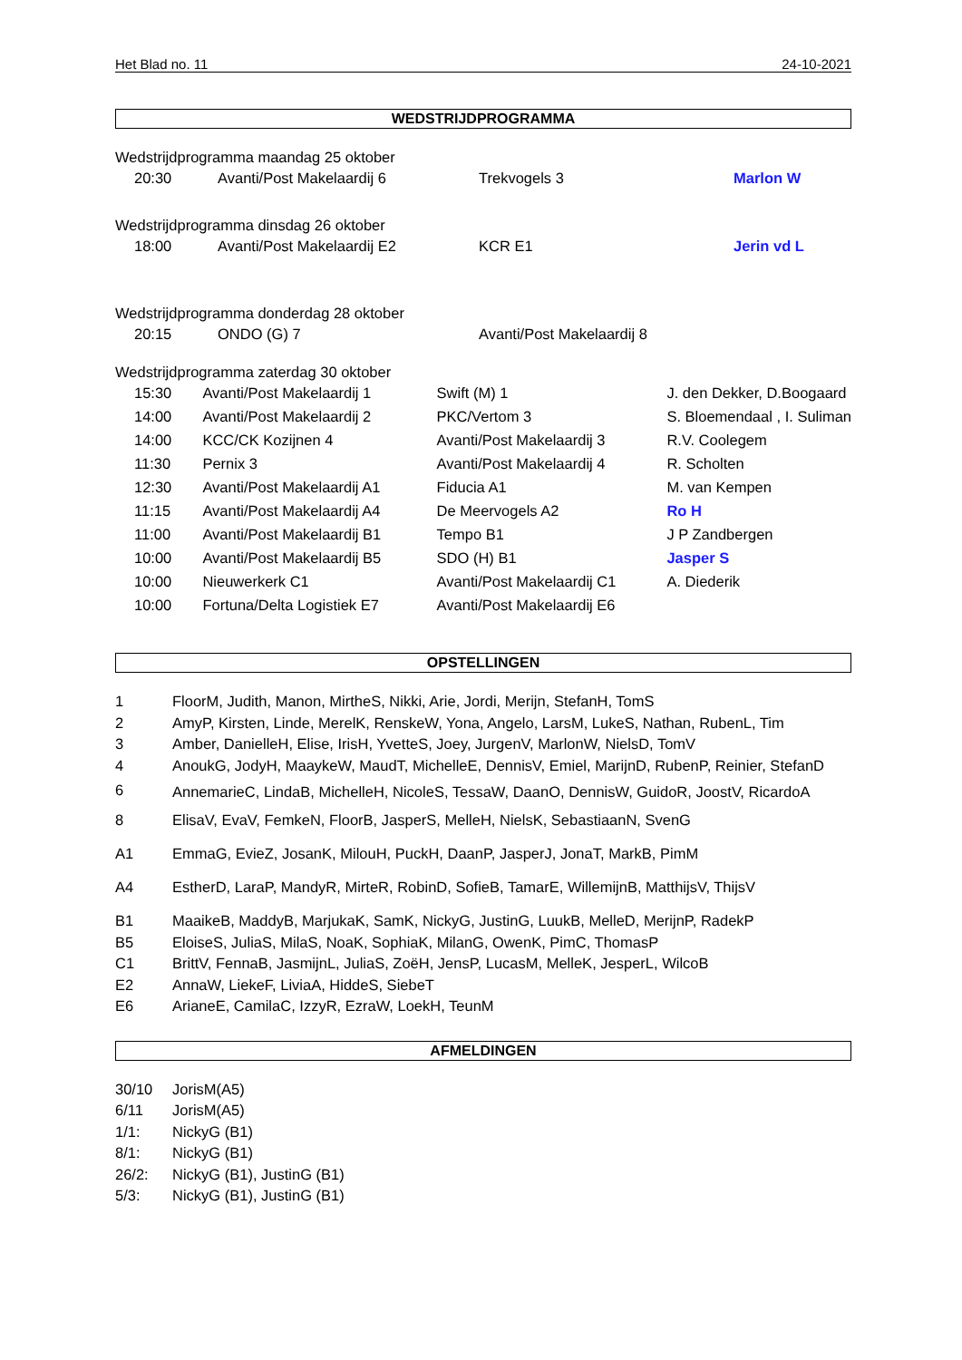Het Blad no. 11 24-10-2021
WEDSTRIJDPROGRAMMA
Wedstrijdprogramma maandag 25 oktober
| 20:30 | Avanti/Post Makelaardij 6 | Trekvogels 3 | Marlon W |
Wedstrijdprogramma dinsdag 26 oktober
| 18:00 | Avanti/Post Makelaardij E2 | KCR E1 | Jerin vd L |
Wedstrijdprogramma donderdag 28 oktober
| 20:15 | ONDO (G) 7 | Avanti/Post Makelaardij 8 | |
Wedstrijdprogramma zaterdag 30 oktober
| 15:30 | Avanti/Post Makelaardij 1 | Swift (M) 1 | J. den Dekker, D.Boogaard |
| 14:00 | Avanti/Post Makelaardij 2 | PKC/Vertom 3 | S. Bloemendaal , I. Suliman |
| 14:00 | KCC/CK Kozijnen 4 | Avanti/Post Makelaardij 3 | R.V. Coolegem |
| 11:30 | Pernix 3 | Avanti/Post Makelaardij 4 | R. Scholten |
| 12:30 | Avanti/Post Makelaardij A1 | Fiducia A1 | M. van Kempen |
| 11:15 | Avanti/Post Makelaardij A4 | De Meervogels A2 | Ro H |
| 11:00 | Avanti/Post Makelaardij B1 | Tempo B1 | J P Zandbergen |
| 10:00 | Avanti/Post Makelaardij B5 | SDO (H) B1 | Jasper S |
| 10:00 | Nieuwerkerk C1 | Avanti/Post Makelaardij C1 | A. Diederik |
| 10:00 | Fortuna/Delta Logistiek E7 | Avanti/Post Makelaardij E6 | |
OPSTELLINGEN
| 1 | FloorM, Judith, Manon, MirtheS, Nikki, Arie, Jordi, Merijn, StefanH, TomS |
| 2 | AmyP, Kirsten, Linde, MerelK, RenskeW, Yona, Angelo, LarsM, LukeS, Nathan, RubenL, Tim |
| 3 | Amber, DanielleH, Elise, IrisH, YvetteS, Joey, JurgenV, MarlonW, NielsD, TomV |
| 4 | AnoukG, JodyH, MaaykeW, MaudT, MichelleE, DennisV, Emiel, MarijnD, RubenP, Reinier, StefanD |
| 6 | AnnemarieC, LindaB, MichelleH, NicoleS, TessaW, DaanO, DennisW, GuidoR, JoostV, RicardoA |
| 8 | ElisaV, EvaV, FemkeN, FloorB, JasperS, MelleH, NielsK, SebastiaanN, SvenG |
| A1 | EmmaG, EvieZ, JosanK, MilouH, PuckH, DaanP, JasperJ, JonaT, MarkB, PimM |
| A4 | EstherD, LaraP, MandyR, MirteR, RobinD, SofieB, TamarE, WillemijnB, MatthijsV, ThijsV |
| B1 | MaaikeB, MaddyB, MarjukaK, SamK, NickyG, JustinG, LuukB, MelleD, MerijnP, RadekP |
| B5 | EloiseS, JuliaS, MilaS, NoaK, SophiaK, MilanG, OwenK, PimC, ThomasP |
| C1 | BrittV, FennaB, JasmijnL, JuliaS, ZoëH, JensP, LucasM, MelleK, JesperL, WilcoB |
| E2 | AnnaW, LiekeF, LiviaA, HiddeS, SiebeT |
| E6 | ArianeE, CamilaC, IzzyR, EzraW, LoekH, TeunM |
AFMELDINGEN
| 30/10 | JorisM(A5) |
| 6/11 | JorisM(A5) |
| 1/1: | NickyG (B1) |
| 8/1: | NickyG (B1) |
| 26/2: | NickyG (B1), JustinG (B1) |
| 5/3: | NickyG (B1), JustinG (B1) |